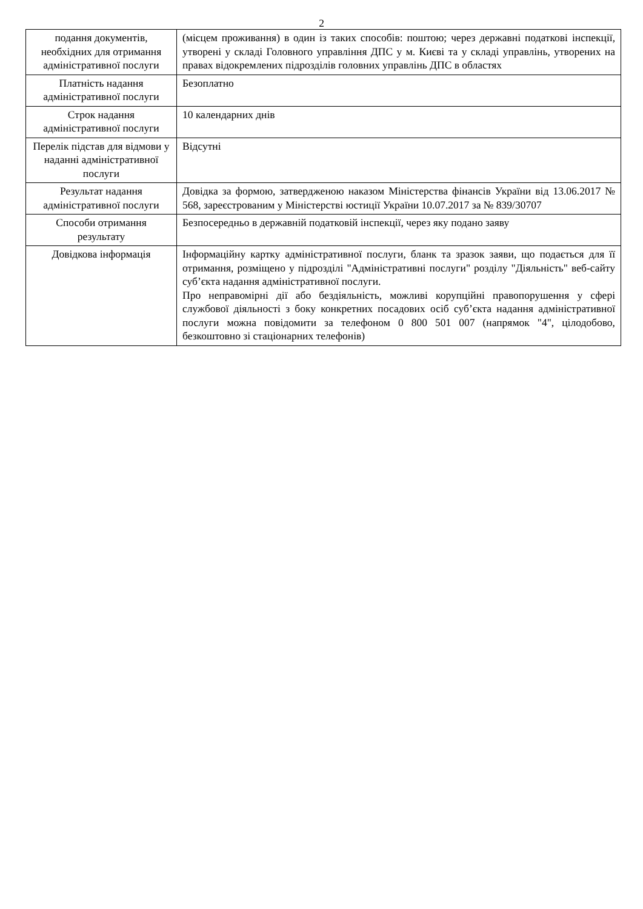2
| подання документів, необхідних для отримання адміністративної послуги | (місцем проживання) в один із таких способів: поштою; через державні податкові інспекції, утворені у складі Головного управління ДПС у м. Києві та у складі управлінь, утворених на правах відокремлених підрозділів головних управлінь ДПС в областях |
| Платність надання адміністративної послуги | Безоплатно |
| Строк надання адміністративної послуги | 10 календарних днів |
| Перелік підстав для відмови у наданні адміністративної послуги | Відсутні |
| Результат надання адміністративної послуги | Довідка за формою, затвердженою наказом Міністерства фінансів України від 13.06.2017 № 568, зареєстрованим у Міністерстві юстиції України 10.07.2017 за № 839/30707 |
| Способи отримання результату | Безпосередньо в державній податковій інспекції, через яку подано заяву |
| Довідкова інформація | Інформаційну картку адміністративної послуги, бланк та зразок заяви, що подається для її отримання, розміщено у підрозділі "Адміністративні послуги" розділу "Діяльність" веб-сайту суб’єкта надання адміністративної послуги. Про неправомірні дії або бездіяльність, можливі корупційні правопорушення у сфері службової діяльності з боку конкретних посадових осіб суб’єкта надання адміністративної послуги можна повідомити за телефоном 0 800 501 007 (напрямок "4", цілодобово, безкоштовно зі стаціонарних телефонів) |